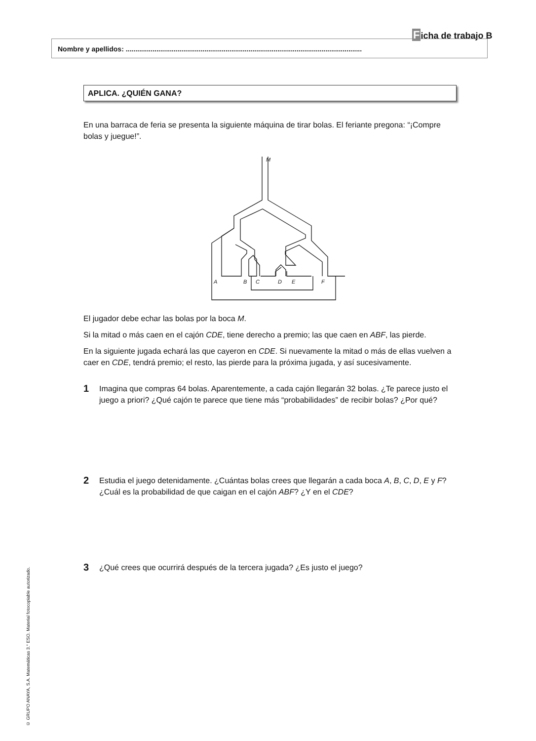Ficha de trabajo B
Nombre y apellidos: ...........................................................................................................................
APLICA. ¿QUIÉN GANA?
En una barraca de feria se presenta la siguiente máquina de tirar bolas. El feriante pregona: “¡Compre bolas y juegue!”.
M
A
B
C
D
E
F
El jugador debe echar las bolas por la boca M.
Si la mitad o más caen en el cajón CDE, tiene derecho a premio; las que caen en ABF, las pierde.
En la siguiente jugada echará las que cayeron en CDE. Si nuevamente la mitad o más de ellas vuelven a caer en CDE, tendrá premio; el resto, las pierde para la próxima jugada, y así sucesivamente.
1
Imagina que compras 64 bolas. Aparentemente, a cada cajón llegarán 32 bolas. ¿Te parece justo el juego a priori? ¿Qué cajón te parece que tiene más “probabilidades” de recibir bolas? ¿Por qué?
2
Estudia el juego detenidamente. ¿Cuántas bolas crees que llegarán a cada boca A, B, C, D, E y F? ¿Cuál es la probabilidad de que caigan en el cajón ABF? ¿Y en el CDE?
3
¿Qué crees que ocurrirá después de la tercera jugada? ¿Es justo el juego?
© GRUPO ANAYA, S.A. Matemáticas 3.° ESO. Material fotocopiable autorizado.